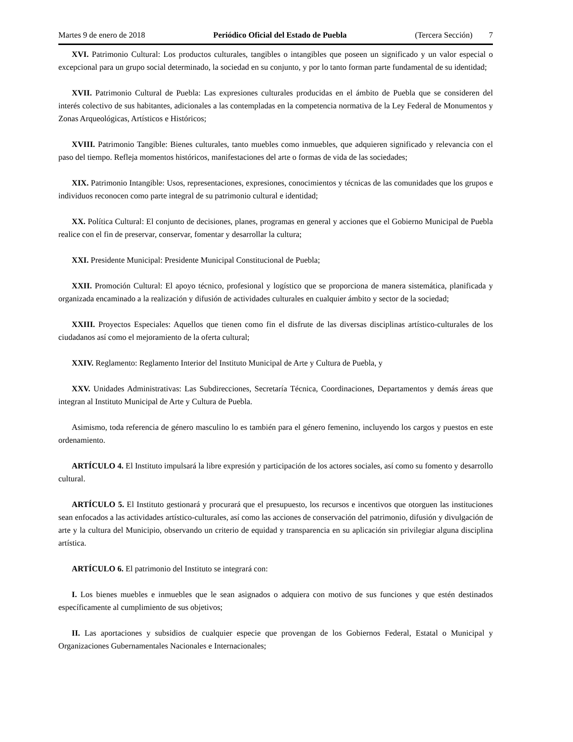Martes 9 de enero de 2018 Periódico Oficial del Estado de Puebla (Tercera Sección) 7
XVI. Patrimonio Cultural: Los productos culturales, tangibles o intangibles que poseen un significado y un valor especial o excepcional para un grupo social determinado, la sociedad en su conjunto, y por lo tanto forman parte fundamental de su identidad;
XVII. Patrimonio Cultural de Puebla: Las expresiones culturales producidas en el ámbito de Puebla que se consideren del interés colectivo de sus habitantes, adicionales a las contempladas en la competencia normativa de la Ley Federal de Monumentos y Zonas Arqueológicas, Artísticos e Históricos;
XVIII. Patrimonio Tangible: Bienes culturales, tanto muebles como inmuebles, que adquieren significado y relevancia con el paso del tiempo. Refleja momentos históricos, manifestaciones del arte o formas de vida de las sociedades;
XIX. Patrimonio Intangible: Usos, representaciones, expresiones, conocimientos y técnicas de las comunidades que los grupos e individuos reconocen como parte integral de su patrimonio cultural e identidad;
XX. Política Cultural: El conjunto de decisiones, planes, programas en general y acciones que el Gobierno Municipal de Puebla realice con el fin de preservar, conservar, fomentar y desarrollar la cultura;
XXI. Presidente Municipal: Presidente Municipal Constitucional de Puebla;
XXII. Promoción Cultural: El apoyo técnico, profesional y logístico que se proporciona de manera sistemática, planificada y organizada encaminado a la realización y difusión de actividades culturales en cualquier ámbito y sector de la sociedad;
XXIII. Proyectos Especiales: Aquellos que tienen como fin el disfrute de las diversas disciplinas artístico-culturales de los ciudadanos así como el mejoramiento de la oferta cultural;
XXIV. Reglamento: Reglamento Interior del Instituto Municipal de Arte y Cultura de Puebla, y
XXV. Unidades Administrativas: Las Subdirecciones, Secretaría Técnica, Coordinaciones, Departamentos y demás áreas que integran al Instituto Municipal de Arte y Cultura de Puebla.
Asimismo, toda referencia de género masculino lo es también para el género femenino, incluyendo los cargos y puestos en este ordenamiento.
ARTÍCULO 4. El Instituto impulsará la libre expresión y participación de los actores sociales, así como su fomento y desarrollo cultural.
ARTÍCULO 5. El Instituto gestionará y procurará que el presupuesto, los recursos e incentivos que otorguen las instituciones sean enfocados a las actividades artístico-culturales, así como las acciones de conservación del patrimonio, difusión y divulgación de arte y la cultura del Municipio, observando un criterio de equidad y transparencia en su aplicación sin privilegiar alguna disciplina artística.
ARTÍCULO 6. El patrimonio del Instituto se integrará con:
I. Los bienes muebles e inmuebles que le sean asignados o adquiera con motivo de sus funciones y que estén destinados específicamente al cumplimiento de sus objetivos;
II. Las aportaciones y subsidios de cualquier especie que provengan de los Gobiernos Federal, Estatal o Municipal y Organizaciones Gubernamentales Nacionales e Internacionales;